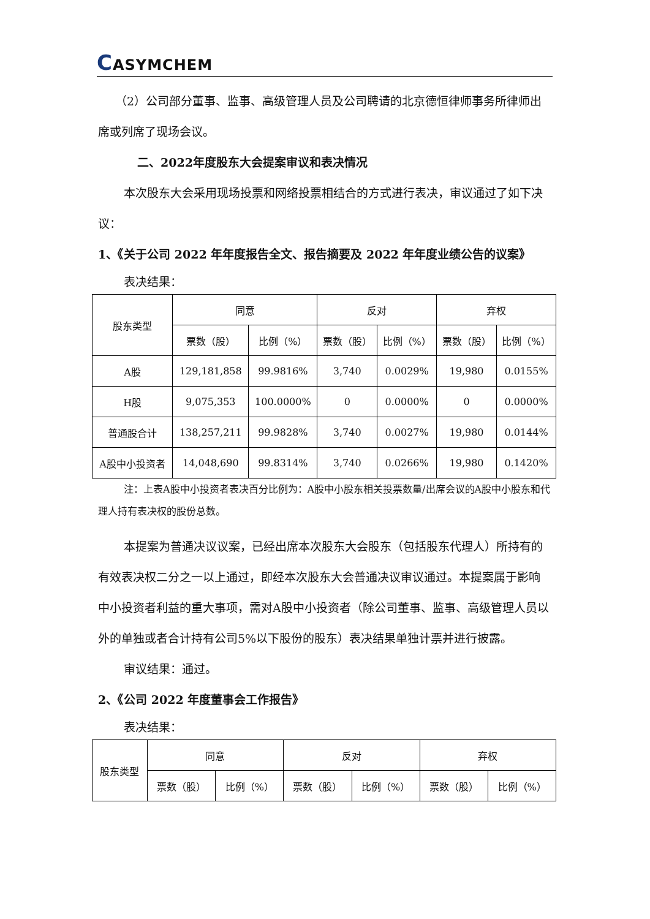CASYMCHEM
（2）公司部分董事、监事、高级管理人员及公司聘请的北京德恒律师事务所律师出席或列席了现场会议。
二、2022年度股东大会提案审议和表决情况
本次股东大会采用现场投票和网络投票相结合的方式进行表决，审议通过了如下决议：
1、《关于公司 2022 年年度报告全文、报告摘要及 2022 年年度业绩公告的议案》
表决结果：
| 股东类型 | 同意 | | 反对 | | 弃权 | |
| --- | --- | --- | --- | --- | --- | --- |
| | 票数（股） | 比例（%） | 票数（股） | 比例（%） | 票数（股） | 比例（%） |
| A股 | 129,181,858 | 99.9816% | 3,740 | 0.0029% | 19,980 | 0.0155% |
| H股 | 9,075,353 | 100.0000% | 0 | 0.0000% | 0 | 0.0000% |
| 普通股合计 | 138,257,211 | 99.9828% | 3,740 | 0.0027% | 19,980 | 0.0144% |
| A股中小投资者 | 14,048,690 | 99.8314% | 3,740 | 0.0266% | 19,980 | 0.1420% |
注：上表A股中小投资者表决百分比例为：A股中小股东相关投票数量/出席会议的A股中小股东和代理人持有表决权的股份总数。
本提案为普通决议议案，已经出席本次股东大会股东（包括股东代理人）所持有的有效表决权二分之一以上通过，即经本次股东大会普通决议审议通过。本提案属于影响中小投资者利益的重大事项，需对A股中小投资者（除公司董事、监事、高级管理人员以外的单独或者合计持有公司5%以下股份的股东）表决结果单独计票并进行披露。
审议结果：通过。
2、《公司 2022 年度董事会工作报告》
表决结果：
| 股东类型 | 同意 | | 反对 | | 弃权 | |
| --- | --- | --- | --- | --- | --- | --- |
| | 票数（股） | 比例（%） | 票数（股） | 比例（%） | 票数（股） | 比例（%） |